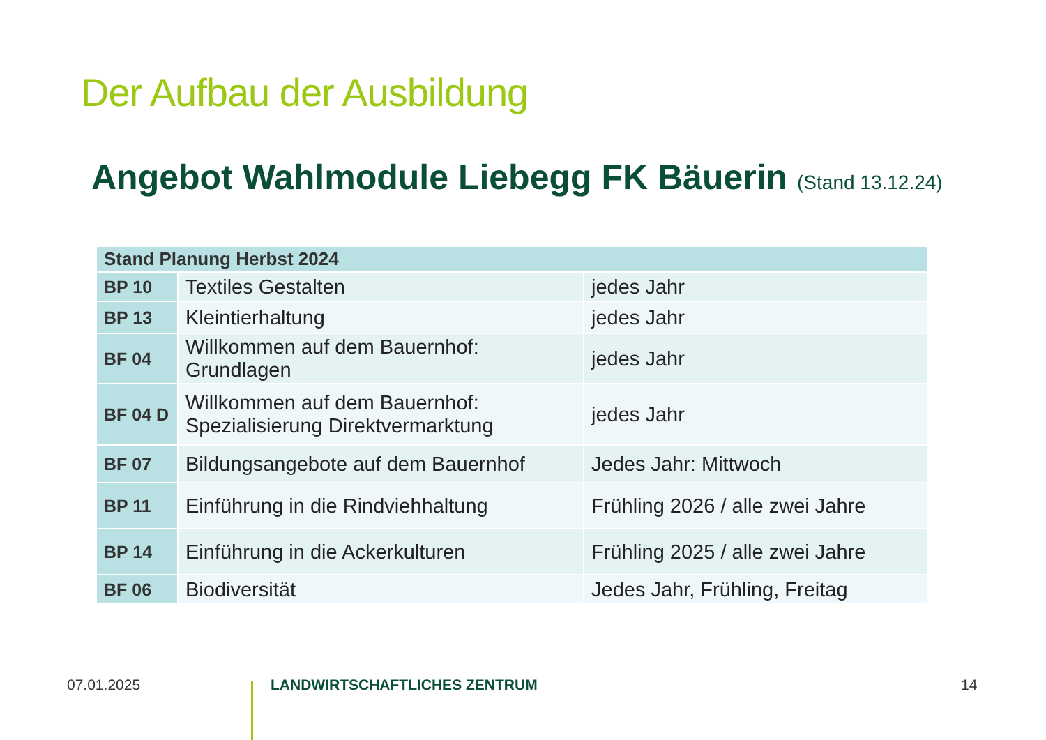Der Aufbau der Ausbildung
Angebot Wahlmodule Liebegg FK Bäuerin (Stand 13.12.24)
| Stand Planung Herbst 2024 | | |
| --- | --- | --- |
| BP 10 | Textiles Gestalten | jedes Jahr |
| BP 13 | Kleintierhaltung | jedes Jahr |
| BF 04 | Willkommen auf dem Bauernhof: Grundlagen | jedes Jahr |
| BF 04 D | Willkommen auf dem Bauernhof: Spezialisierung Direktvermarktung | jedes Jahr |
| BF 07 | Bildungsangebote auf dem Bauernhof | Jedes Jahr: Mittwoch |
| BP 11 | Einführung in die Rindviehhaltung | Frühling 2026 / alle zwei Jahre |
| BP 14 | Einführung in die Ackerkulturen | Frühling 2025 / alle zwei Jahre |
| BF 06 | Biodiversität | Jedes Jahr, Frühling, Freitag |
07.01.2025 LANDWIRTSCHAFTLICHES ZENTRUM 14